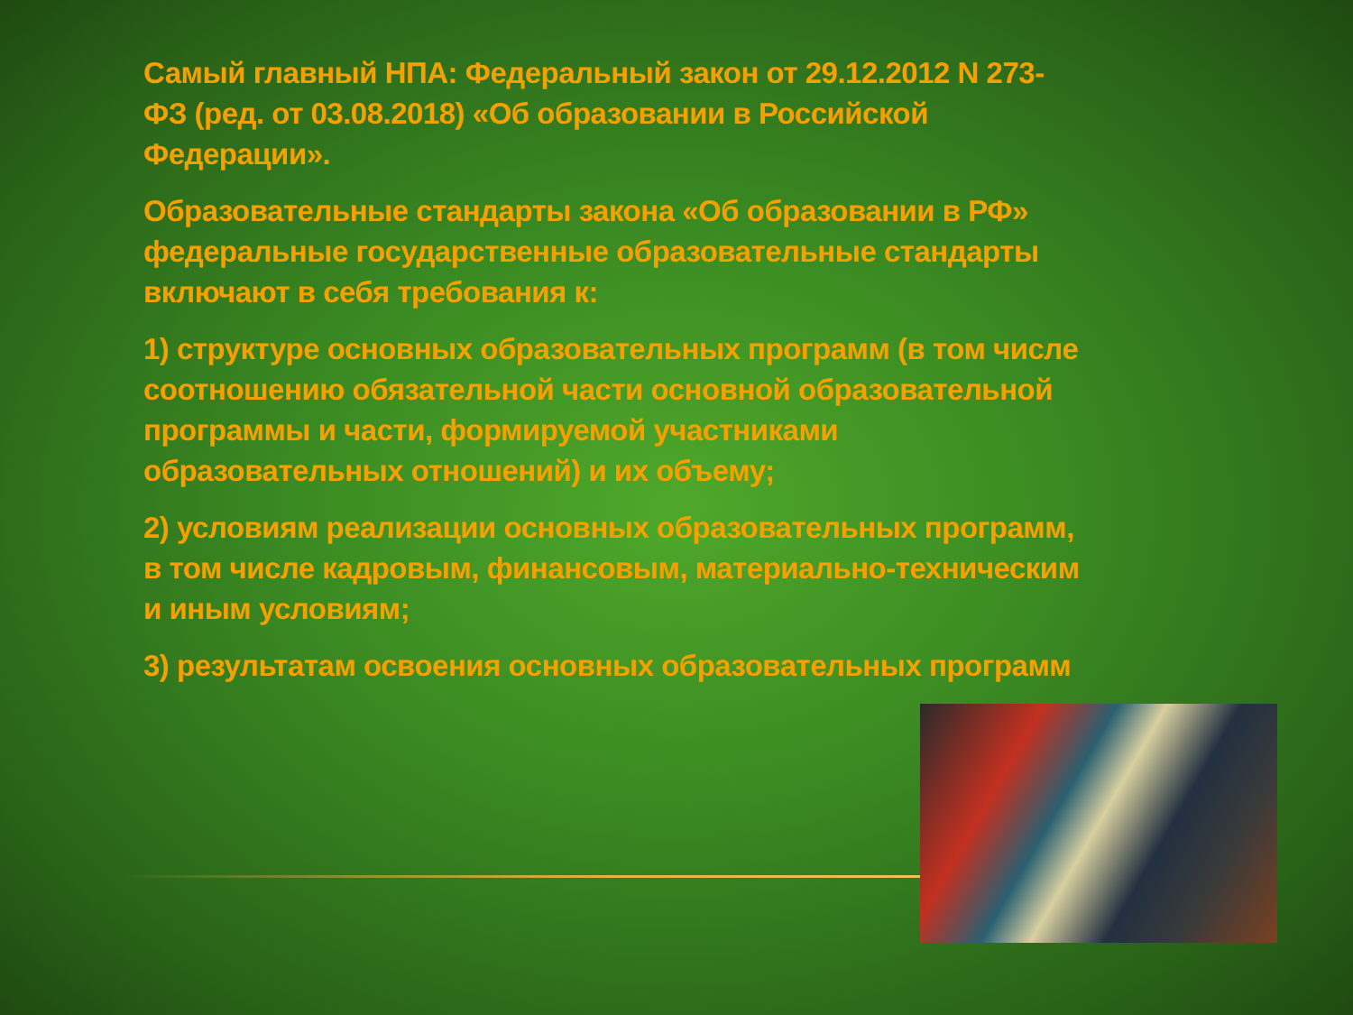Самый главный НПА: Федеральный закон от 29.12.2012 N 273-ФЗ (ред. от 03.08.2018) «Об образовании в Российской Федерации».
Образовательные стандарты закона «Об образовании в РФ» федеральные государственные образовательные стандарты включают в себя требования к:
1) структуре основных образовательных программ (в том числе соотношению обязательной части основной образовательной программы и части, формируемой участниками образовательных отношений) и их объему;
2) условиям реализации основных образовательных программ, в том числе кадровым, финансовым, материально-техническим и иным условиям;
3) результатам освоения основных образовательных программ